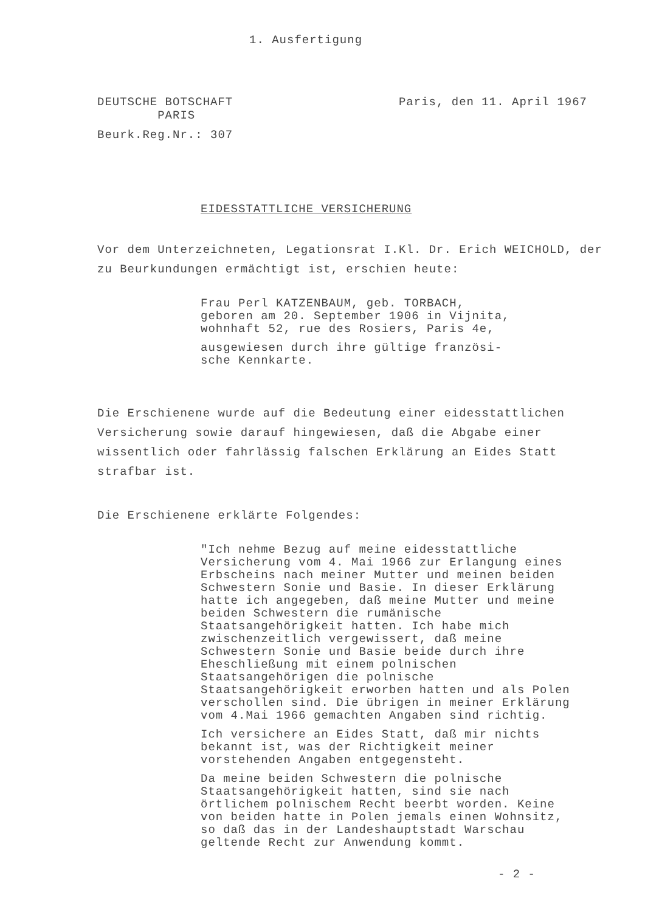1. Ausfertigung
DEUTSCHE BOTSCHAFT
PARIS
Paris, den 11. April 1967
Beurk.Reg.Nr.: 307
EIDESSTATTLICHE VERSICHERUNG
Vor dem Unterzeichneten, Legationsrat I.Kl. Dr. Erich WEICHOLD, der zu Beurkundungen ermächtigt ist, erschien heute:
Frau Perl KATZENBAUM, geb. TORBACH,
geboren am 20. September 1906 in Vijnita,
wohnhaft 52, rue des Rosiers, Paris 4e,
ausgewiesen durch ihre gültige französi-
sche Kennkarte.
Die Erschienene wurde auf die Bedeutung einer eidesstattlichen Versicherung sowie darauf hingewiesen, daß die Abgabe einer wissentlich oder fahrlässig falschen Erklärung an Eides Statt strafbar ist.
Die Erschienene erklärte Folgendes:
"Ich nehme Bezug auf meine eidesstattliche Versicherung vom 4. Mai 1966 zur Erlangung eines Erbscheins nach meiner Mutter und meinen beiden Schwestern Sonie und Basie. In dieser Erklärung hatte ich angegeben, daß meine Mutter und meine beiden Schwestern die rumänische Staatsangehörigkeit hatten. Ich habe mich zwischenzeitlich vergewissert, daß meine Schwestern Sonie und Basie beide durch ihre Eheschließung mit einem polnischen Staatsangehörigen die polnische Staatsangehörigkeit erworben hatten und als Polen verschollen sind. Die übrigen in meiner Erklärung vom 4.Mai 1966 gemachten Angaben sind richtig.
Ich versichere an Eides Statt, daß mir nichts bekannt ist, was der Richtigkeit meiner vorstehenden Angaben entgegensteht.
Da meine beiden Schwestern die polnische Staatsangehörigkeit hatten, sind sie nach örtlichem polnischem Recht beerbt worden. Keine von beiden hatte in Polen jemals einen Wohnsitz, so daß das in der Landeshauptstadt Warschau geltende Recht zur Anwendung kommt.
- 2 -